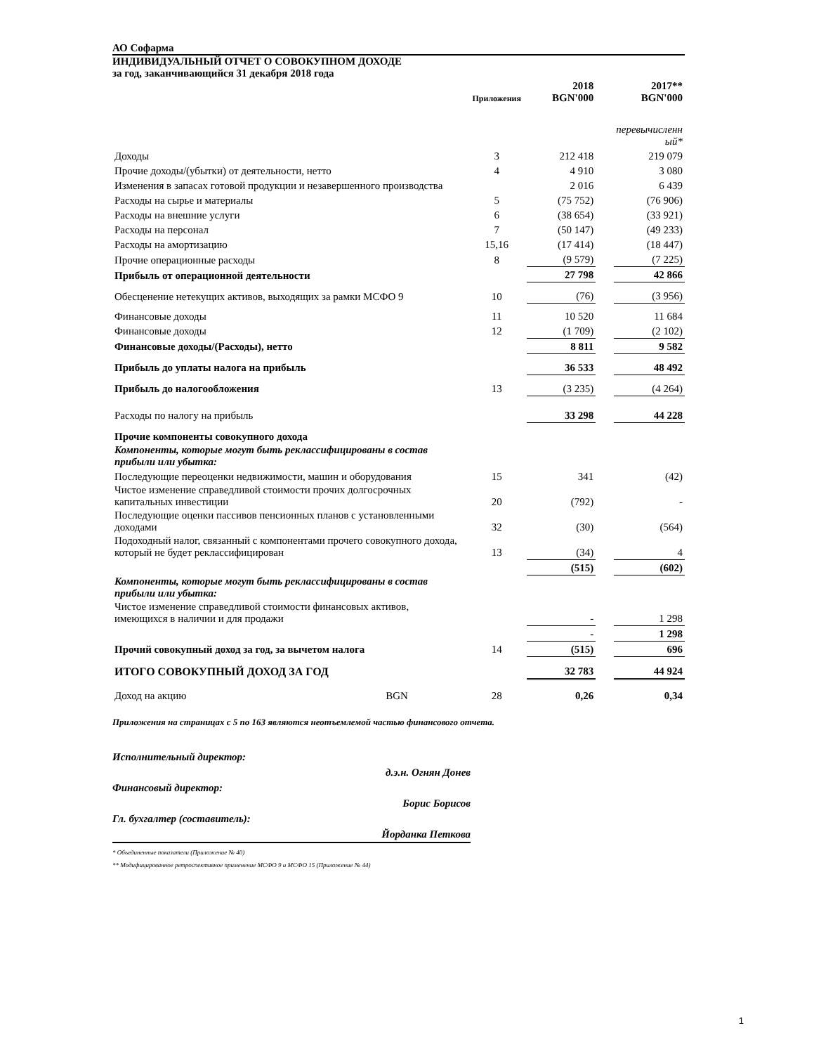АО Софарма
ИНДИВИДУАЛЬНЫЙ ОТЧЕТ О СОВОКУПНОМ ДОХОДЕ
за год, заканчивающийся 31 декабря 2018 года
| | Приложения | 2018 BGN'000 | | 2017** BGN'000 |
| | | | | перевычисленн ый* |
| Доходы | 3 | 212 418 | | 219 079 |
| Прочие доходы/(убытки) от деятельности, нетто | 4 | 4 910 | | 3 080 |
| Изменения в запасах готовой продукции и незавершенного производства | | 2 016 | | 6 439 |
| Расходы на сырье и материалы | 5 | (75 752) | | (76 906) |
| Расходы на внешние услуги | 6 | (38 654) | | (33 921) |
| Расходы на персонал | 7 | (50 147) | | (49 233) |
| Расходы на амортизацию | 15,16 | (17 414) | | (18 447) |
| Прочие операционные расходы | 8 | (9 579) | | (7 225) |
| Прибыль от операционной деятельности | | 27 798 | | 42 866 |
| Обесценение нетекущих активов, выходящих за рамки МСФО 9 | 10 | (76) | | (3 956) |
| Финансовые доходы | 11 | 10 520 | | 11 684 |
| Финансовые доходы | 12 | (1 709) | | (2 102) |
| Финансовые доходы/(Расходы), нетто | | 8 811 | | 9 582 |
| Прибыль до уплаты налога на прибыль | | 36 533 | | 48 492 |
| Прибыль до налогообложения | 13 | (3 235) | | (4 264) |
| Расходы по налогу на прибыль | | 33 298 | | 44 228 |
| Прочие компоненты совокупного дохода | | | | |
| Компоненты, которые могут быть реклассифицированы в состав прибыли или убытка: | | | | |
| Последующие переоценки недвижимости, машин и оборудования | 15 | 341 | | (42) |
| Чистое изменение справедливой стоимости прочих долгосрочных капитальных инвестиции | 20 | (792) | | - |
| Последующие оценки пассивов пенсионных планов с установленными доходами | 32 | (30) | | (564) |
| Подоходный налог, связанный с компонентами прочего совокупного дохода, который не будет реклассифицирован | 13 | (34) | | 4 |
| | | (515) | | (602) |
| Компоненты, которые могут быть реклассифицированы в состав прибыли или убытка: | | | | |
| Чистое изменение справедливой стоимости финансовых активов, имеющихся в наличии и для продажи | | - | | 1 298 |
| | | - | | 1 298 |
| Прочий совокупный доход за год, за вычетом налога | 14 | (515) | | 696 |
| ИТОГО СОВОКУПНЫЙ ДОХОД ЗА ГОД | | 32 783 | | 44 924 |
| Доход на акцию BGN | 28 | 0,26 | | 0,34 |
Приложения на страницах с 5 по 163 являются неотъемлемой частью финансового отчета.
Исполнительный директор:
д.э.н. Огнян Донев
Финансовый директор:
Борис Борисов
Гл. бухгалтер (составитель):
Йорданка Петкова
* Объединенные показатели (Приложение № 40)
** Модифицированное ретроспективное применение МСФО 9 и МСФО 15 (Приложение № 44)
1